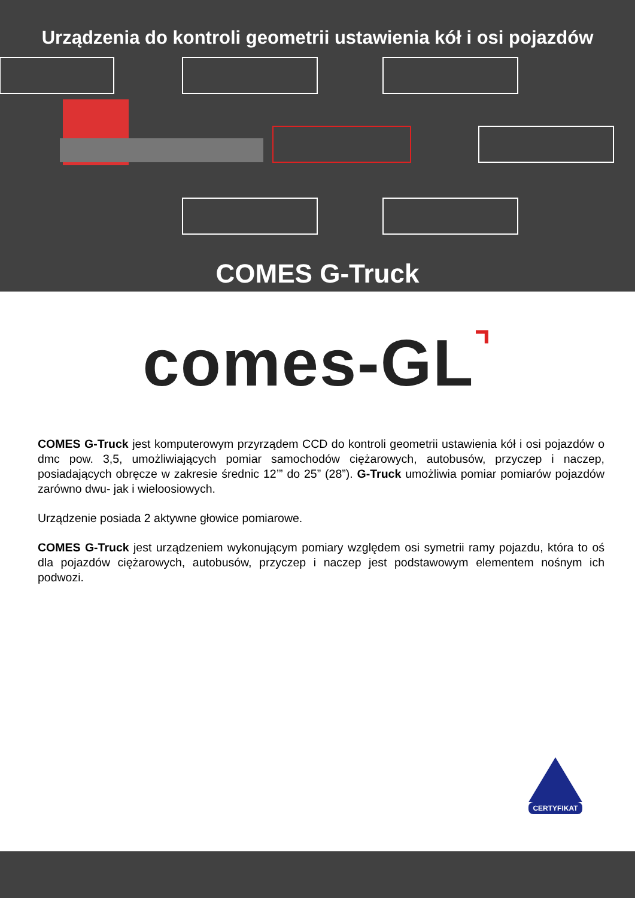Urządzenia do kontroli geometrii ustawienia kół i osi pojazdów
COMES G-Truck
comes-GL⌝
COMES G-Truck jest komputerowym przyrządem CCD do kontroli geometrii ustawienia kół i osi pojazdów o dmc pow. 3,5, umożliwiających pomiar samochodów ciężarowych, autobusów, przyczep i naczep, posiadających obręcze w zakresie średnic 12’” do 25” (28”). G-Truck umożliwia pomiar pomiarów pojazdów zarówno dwu- jak i wieloosiowych.
Urządzenie posiada 2 aktywne głowice pomiarowe.
COMES G-Truck jest urządzeniem wykonującym pomiary względem osi symetrii ramy pojazdu, która to oś dla pojazdów ciężarowych, autobusów, przyczep i naczep jest podstawowym elementem nośnym ich podwozi.
CERTYFIKAT